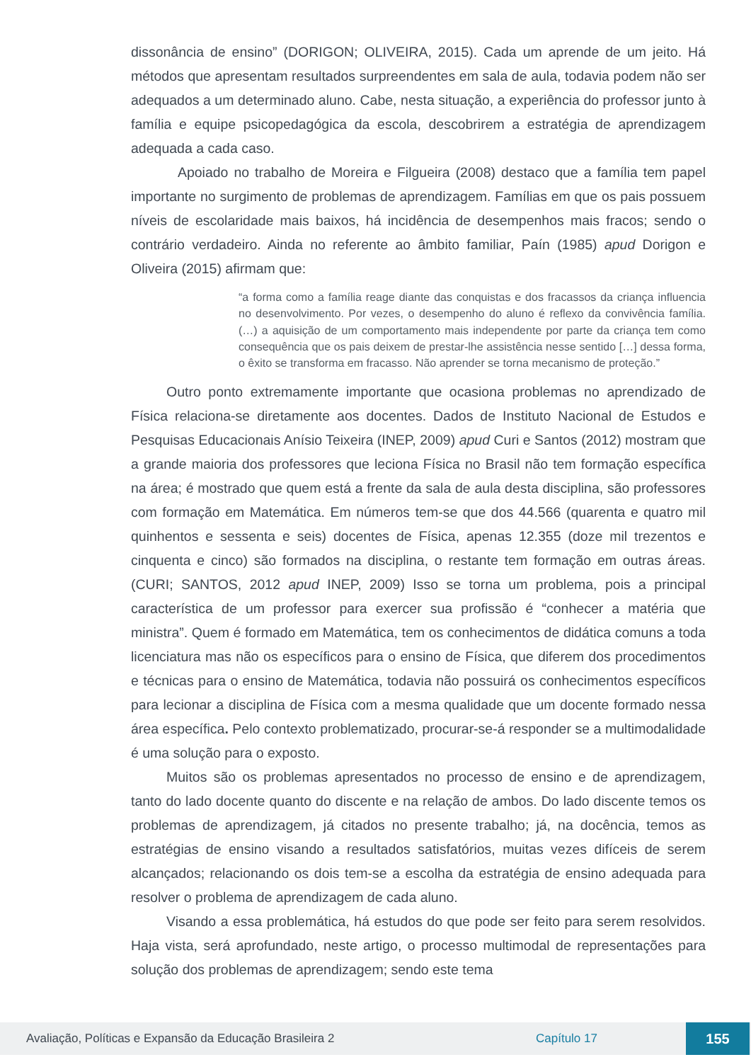dissonância de ensino” (DORIGON; OLIVEIRA, 2015). Cada um aprende de um jeito. Há métodos que apresentam resultados surpreendentes em sala de aula, todavia podem não ser adequados a um determinado aluno. Cabe, nesta situação, a experiência do professor junto à família e equipe psicopedagógica da escola, descobrirem a estratégia de aprendizagem adequada a cada caso.
Apoiado no trabalho de Moreira e Filgueira (2008) destaco que a família tem papel importante no surgimento de problemas de aprendizagem. Famílias em que os pais possuem níveis de escolaridade mais baixos, há incidência de desempenhos mais fracos; sendo o contrário verdadeiro. Ainda no referente ao âmbito familiar, Paín (1985) apud Dorigon e Oliveira (2015) afirmam que:
“a forma como a família reage diante das conquistas e dos fracassos da criança influencia no desenvolvimento. Por vezes, o desempenho do aluno é reflexo da convivência família. (…) a aquisição de um comportamento mais independente por parte da criança tem como consequência que os pais deixem de prestar-lhe assistência nesse sentido […] dessa forma, o êxito se transforma em fracasso. Não aprender se torna mecanismo de proteção.”
Outro ponto extremamente importante que ocasiona problemas no aprendizado de Física relaciona-se diretamente aos docentes. Dados de Instituto Nacional de Estudos e Pesquisas Educacionais Anísio Teixeira (INEP, 2009) apud Curi e Santos (2012) mostram que a grande maioria dos professores que leciona Física no Brasil não tem formação específica na área; é mostrado que quem está a frente da sala de aula desta disciplina, são professores com formação em Matemática. Em números tem-se que dos 44.566 (quarenta e quatro mil quinhentos e sessenta e seis) docentes de Física, apenas 12.355 (doze mil trezentos e cinquenta e cinco) são formados na disciplina, o restante tem formação em outras áreas. (CURI; SANTOS, 2012 apud INEP, 2009) Isso se torna um problema, pois a principal característica de um professor para exercer sua profissão é “conhecer a matéria que ministra”. Quem é formado em Matemática, tem os conhecimentos de didática comuns a toda licenciatura mas não os específicos para o ensino de Física, que diferem dos procedimentos e técnicas para o ensino de Matemática, todavia não possuirá os conhecimentos específicos para lecionar a disciplina de Física com a mesma qualidade que um docente formado nessa área específica. Pelo contexto problematizado, procurar-se-á responder se a multimodalidade é uma solução para o exposto.
Muitos são os problemas apresentados no processo de ensino e de aprendizagem, tanto do lado docente quanto do discente e na relação de ambos. Do lado discente temos os problemas de aprendizagem, já citados no presente trabalho; já, na docência, temos as estratégias de ensino visando a resultados satisfatórios, muitas vezes difíceis de serem alcançados; relacionando os dois tem-se a escolha da estratégia de ensino adequada para resolver o problema de aprendizagem de cada aluno.
Visando a essa problemática, há estudos do que pode ser feito para serem resolvidos. Haja vista, será aprofundado, neste artigo, o processo multimodal de representações para solução dos problemas de aprendizagem; sendo este tema
Avaliação, Políticas e Expansão da Educação Brasileira 2 Capítulo 17 155